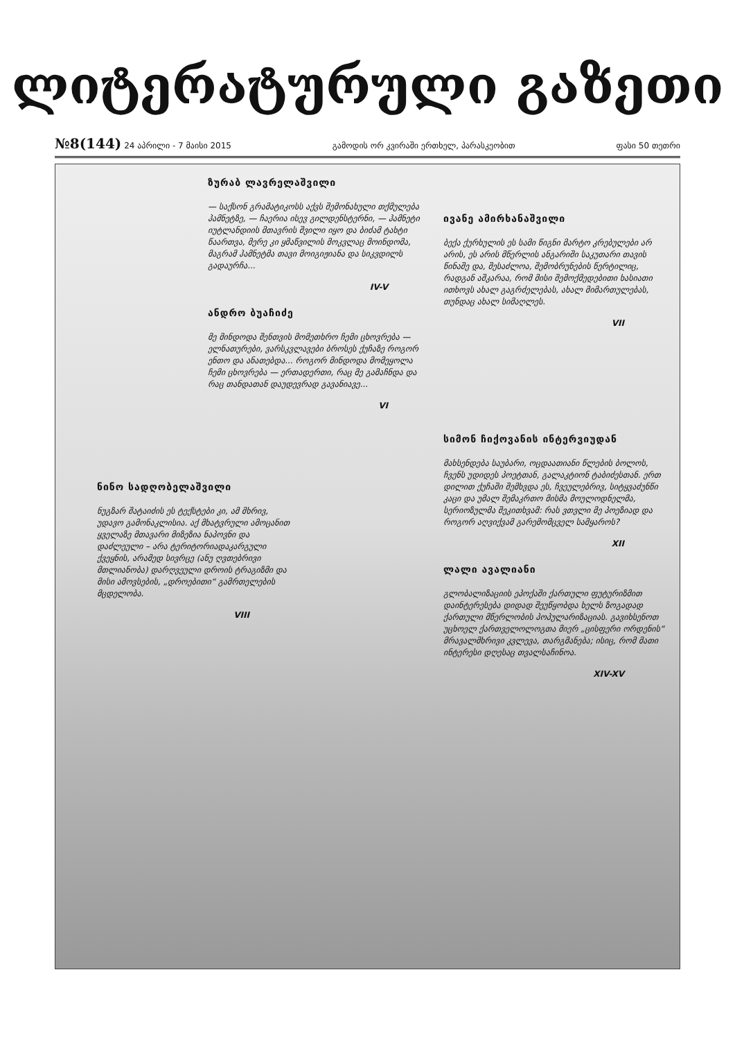ლიტერატურული გაზეთი
№8(144) 24 აპრილი - 7 მაისი 2015 გამოდის ორ კვირაში ერთხელ, პარასკეობით ფასი 50 თეთრი
ზურაბ ლავრელაშვილი
— საქსონ გრამატიკოსს აქვს შემონახული თქმულება ჰამნეტზე, — ჩაერია ისევ გილდენსტერნი, — ჰამნეტი იუტლანდიის მთავრის შვილი იყო და ბიძამ ტახტი წაართვა, მერე კი ყმაწვილის მოკვლაც მოინდომა, მაგრამ ჰამნეტმა თავი მოიგიჟიანა და სიკვდილს გადაურჩა...
IV-V
ანდრო ბუაჩიძე
მე მინდოდა შენთვის მომეთხრო ჩემი ცხოვრება — ელნათურები, ვარსკვლავები ბროსეს ქუჩაზე როგორ ენთო და ანათებდა... როგორ მინდოდა მომეყოლა ჩემი ცხოვრება — ერთადერთი, რაც მე გამაჩნდა და რაც თანდათან დაუდევრად გავანიავე...
VI
ნინო სადღობელაშვილი
ნუგზარ შატაიძის ეს ტექსტები კი, ამ მხრივ, უდავო გამონაკლისია. აქ მხატვრული ამოცანით ყველაზე მთავარი მიზეზია ნაპოვნი და დაძლეული – არა ტერიტორიადაკარგული ქვეყნის, არამედ სივრცე (ანუ ღვთებრივი მთლიანობა) დარღვეული დროის ტრაგიზმი და მისი ამოვსების, „დროებითი“ გამრთელების მცდელობა.
VIII
ივანე ამირხანაშვილი
ბექა ქურხულის ეს სამი წიგნი მარტო კრებულები არ არის, ეს არის მწერლის ანგარიში საკუთარი თავის წინაშე და, შესაძლოა, შემობრუნების წერტილიც, რადგან აშკარაა, რომ მისი შემოქმედებითი ხასიათი ითხოვს ახალ გაგრძელებას, ახალ მიმართულებას, თუნდაც ახალ სიმაღლეს.
VII
სიმონ ჩიქოვანის ინტერვიუდან
მახსენდება საუბარი, ოცდაათიანი წლების ბოლოს, ჩვენს უდიდეს პოეტთან, გალაკტიონ ტაბიძესთან. ერთ დილით ქუჩაში შემხვდა ეს, ჩვეულებრივ, სიტყვაძუნწი კაცი და უმალ შემაკრთო მისმა მოულოდნელმა, სერიოზულმა შეკითხვამ: რას ვთვლი მე პოეზიად და როგორ აღვიქვამ გარემომცველ სამყაროს?
XII
ლალი ავალიანი
გლობალიზაციის ეპოქაში ქართული ფუტურიზმით დაინტერესება დიდად შეუწყობდა ხელს ზოგადად ქართული მწერლობის პოპულარიზაციას. გავიხსენოთ უცხოელ ქართველოლოგთა მიერ „ცისფერი ორდენის“ მრავალმხრივი კვლევა, თარგმანება; ისიც, რომ მათი ინტერესი დღესაც თვალსაჩინოა.
XIV-XV